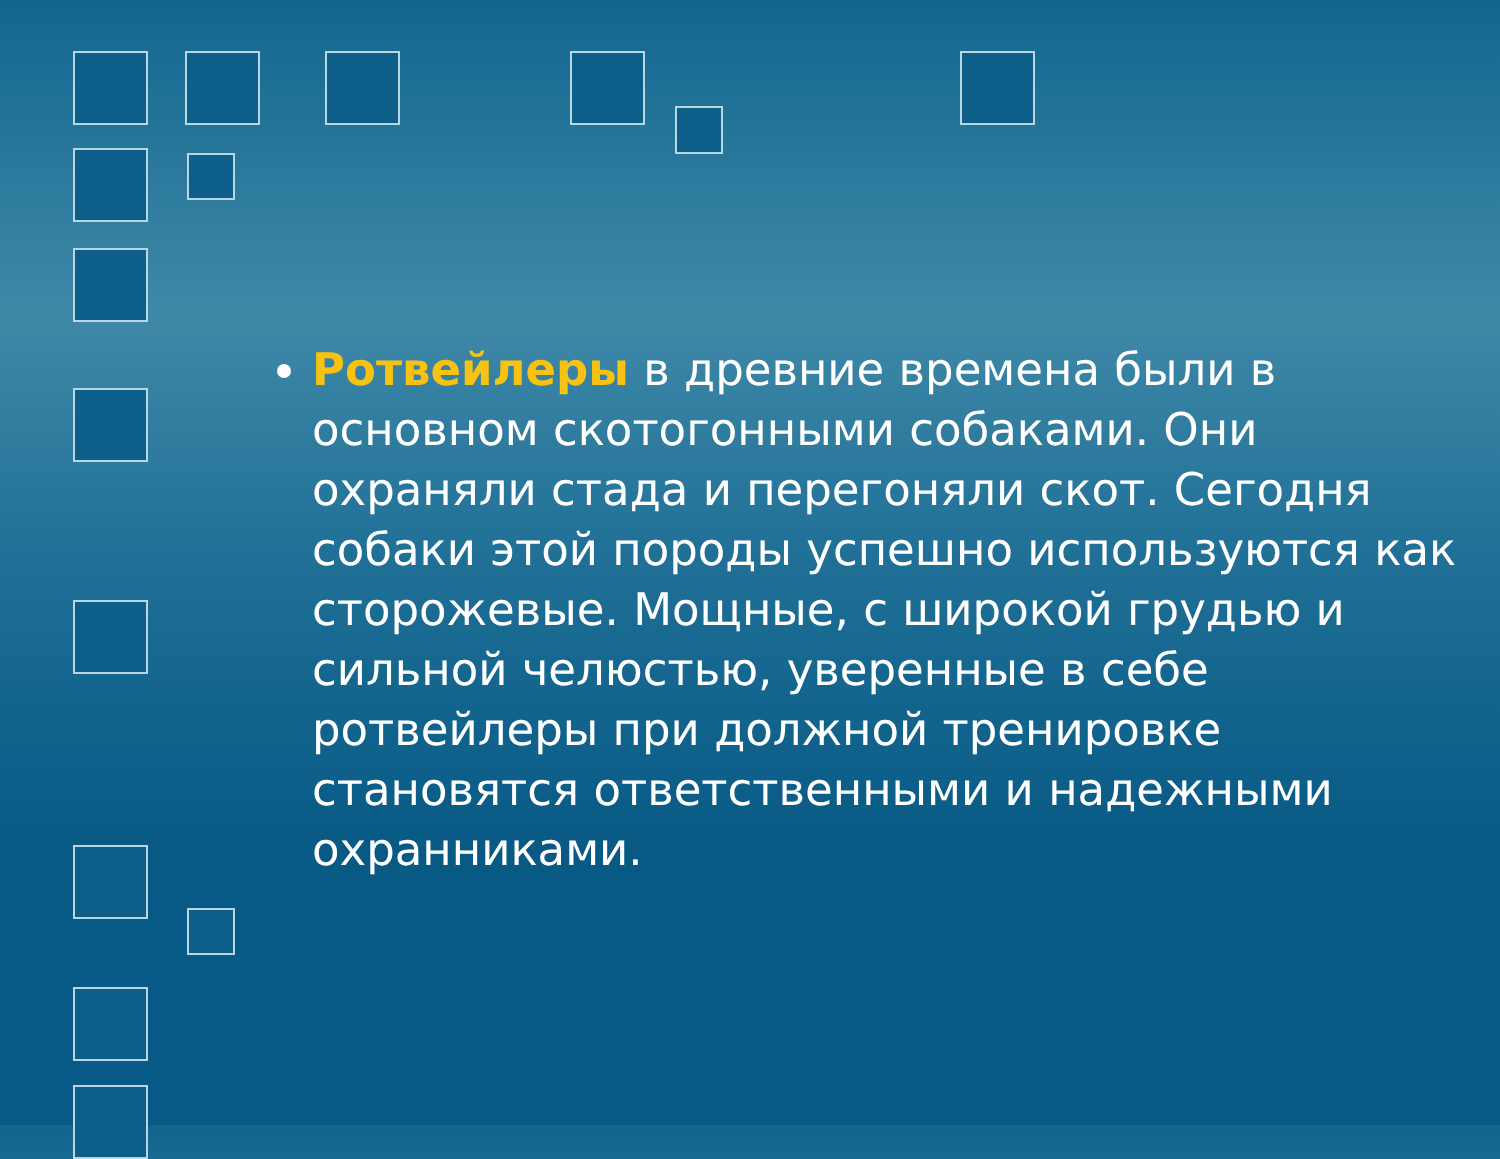Ротвейлеры в древние времена были в основном скотогонными собаками. Они охраняли стада и перегоняли скот. Сегодня собаки этой породы успешно используются как сторожевые. Мощные, с широкой грудью и сильной челюстью, уверенные в себе ротвейлеры при должной тренировке становятся ответственными и надежными охранниками.